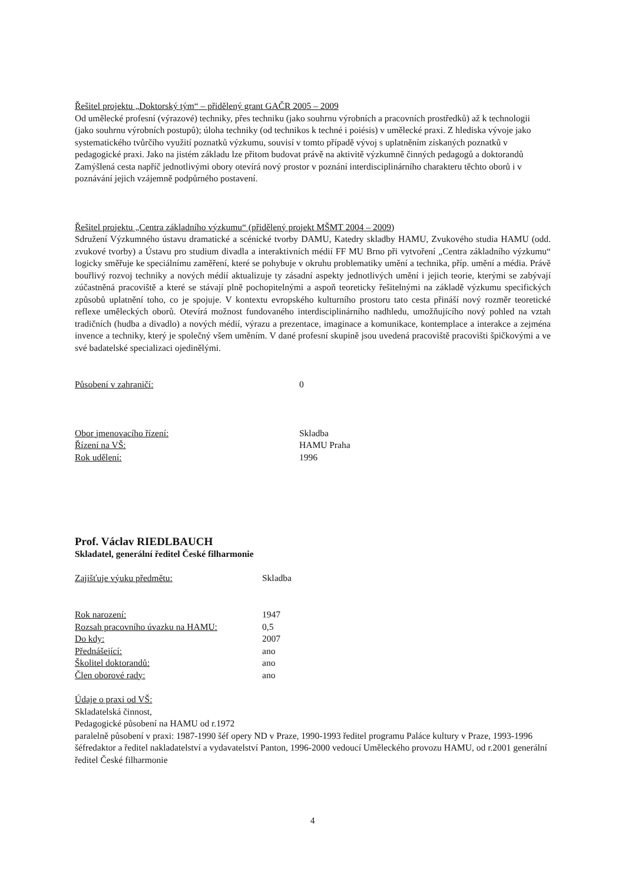Řešitel projektu „Doktorský tým“ – přidělený grant GAČR 2005 – 2009
Od umělecké profesní (výrazové) techniky, přes techniku (jako souhrnu výrobních a pracovních prostředků) až k technologii (jako souhrnu výrobních postupů); úloha techniky (od technikos k techné i poiésis) v umělecké praxi. Z hlediska vývoje jako systematického tvůrčího využití poznatků výzkumu, souvisí v tomto případě vývoj s uplatněním získaných poznatků v pedagogické praxi. Jako na jistém základu lze přitom budovat právě na aktivitě výzkumně činných pedagogů a doktorandů Zamýšlená cesta napříč jednotlivými obory otevírá nový prostor v poznání interdisciplinárního charakteru těchto oborů i v poznávání jejich vzájemně podpůrného postavení.
Řešitel projektu „Centra základního výzkumu“ (přidělený projekt MŠMT 2004 – 2009)
Sdružení Výzkumného ústavu dramatické a scénické tvorby DAMU, Katedry skladby HAMU, Zvukového studia HAMU (odd. zvukové tvorby) a Ústavu pro studium divadla a interaktivních médií FF MU Brno při vytvoření „Centra základního výzkumu“ logicky směřuje ke speciálnímu zaměření, které se pohybuje v okruhu problematiky umění a technika, příp. umění a média. Právě bouřlivý rozvoj techniky a nových médií aktualizuje ty zásadní aspekty jednotlivých umění i jejich teorie, kterými se zabývají zúčastněná pracoviště a které se stávají plně pochopitelnými a aspoň teoreticky řešitelnými na základě výzkumu specifických způsobů uplatnění toho, co je spojuje. V kontextu evropského kulturního prostoru tato cesta přináší nový rozměr teoretické reflexe uměleckých oborů. Otevírá možnost fundovaného interdisciplinárního nadhledu, umožňujícího nový pohled na vztah tradičních (hudba a divadlo) a nových médií, výrazu a prezentace, imaginace a komunikace, kontemplace a interakce a zejména invence a techniky, který je společný všem uměním. V dané profesní skupině jsou uvedená pracoviště pracovišti špičkovými a ve své badatelské specializaci ojedinělými.
| Působení v zahraničí: | 0 |
| Obor jmenovacího řízení: | Skladba |
| Řízení na VŠ: | HAMU Praha |
| Rok udělení: | 1996 |
Prof. Václav RIEDLBAUCH
Skladatel, generální ředitel České filharmonie
| Zajišťuje výuku předmětu: | Skladba |
| Rok narození: | 1947 |
| Rozsah pracovního úvazku na HAMU: | 0,5 |
| Do kdy: | 2007 |
| Přednášející: | ano |
| Školitel doktorandů: | ano |
| Člen oborové rady: | ano |
Údaje o praxi od VŠ:
Skladatelská činnost,
Pedagogické působení na HAMU od r.1972
paralelně působení v praxi: 1987-1990 šéf opery ND v Praze, 1990-1993 ředitel programu Paláce kultury v Praze, 1993-1996 šéfredaktor a ředitel nakladatelství a vydavatelství Panton, 1996-2000 vedoucí Uměleckého provozu HAMU, od r.2001 generální ředitel České filharmonie
4